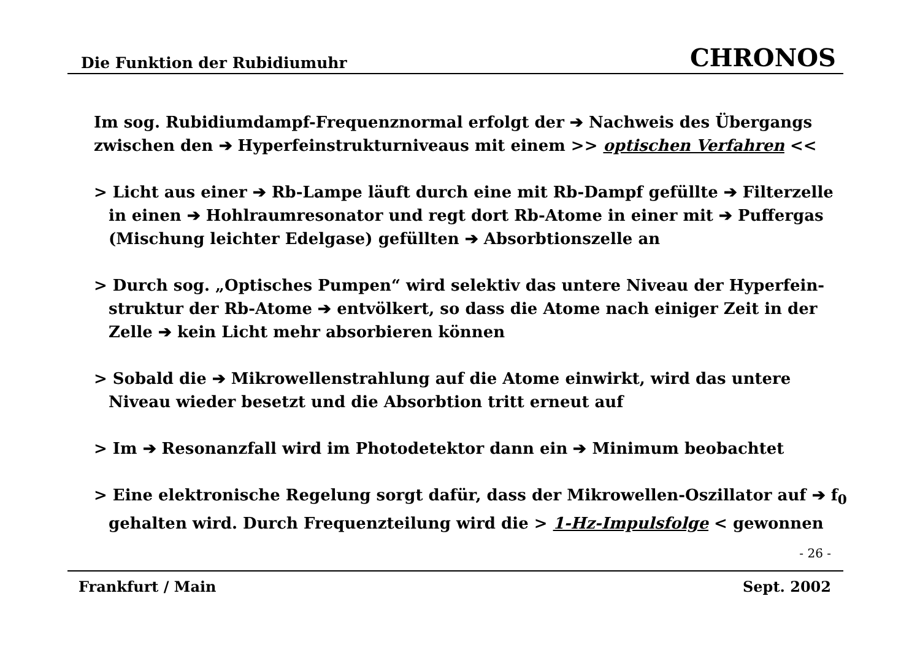Die Funktion der Rubidiumuhr CHRONOS
Im sog. Rubidiumdampf-Frequenznormal erfolgt der ➔ Nachweis des Übergangs zwischen den ➔ Hyperfeinstrukturniveaus mit einem >> optischen Verfahren <<
> Licht aus einer ➔ Rb-Lampe läuft durch eine mit Rb-Dampf gefüllte ➔ Filterzelle in einen ➔ Hohlraumresonator und regt dort Rb-Atome in einer mit ➔ Puffergas (Mischung leichter Edelgase) gefüllten ➔ Absorbtionszelle an
> Durch sog. „Optisches Pumpen“ wird selektiv das untere Niveau der Hyperfein-struktur der Rb-Atome ➔ entvölkert, so dass die Atome nach einiger Zeit in der Zelle ➔ kein Licht mehr absorbieren können
> Sobald die ➔ Mikrowellenstrahlung auf die Atome einwirkt, wird das untere Niveau wieder besetzt und die Absorbtion tritt erneut auf
> Im ➔ Resonanzfall wird im Photodetektor dann ein ➔ Minimum beobachtet
> Eine elektronische Regelung sorgt dafür, dass der Mikrowellen-Oszillator auf ➔ f<sub>0</sub> gehalten wird. Durch Frequenzteilung wird die > 1-Hz-Impulsfolge < gewonnen
- 26 -
Frankfurt / Main Sept. 2002